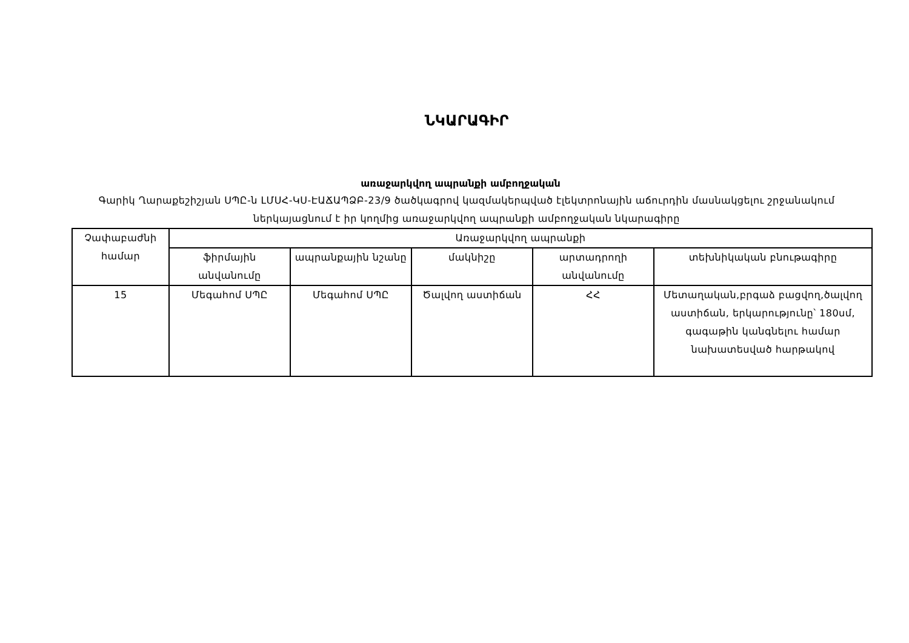ՆԿԱՐԱԳԻՐ
առաջարկվող ապրանքի ամբողջական
Գարիկ Ղարաքեշիշյան ՍՊԸ-ն ԼՄՍՀ-ԿՍ-ԷԱՃԱՊՁԲ-23/9 ծածկագրով կազմակերպված էլեկտրոնային աճուրդին մասնակցելու շրջանակում ներկայացնում է իր կողմից առաջարկվող ապրանքի ամբողջական նկարագիրը
| Չափաբաժնի համար | Առաջարկվող ապրանքի | | | | |
| --- | --- | --- | --- | --- | --- |
| | ֆիրմային անվանումը | ապրանքային նշանը | մակնիշը | արտադրողի անվանումը | տեխնիկական բնութագիրը |
| 15 | Մեգահոմ ՍՊԸ | Մեգահոմ ՍՊԸ | Ծալվող աստիճան | ՀՀ | Մետաղական,բրգաձ բացվող,ծալվող աստիճան, երկարությունը՝ 180սմ, գագաթին կանգնելու համար նախատեսված հարթակով |